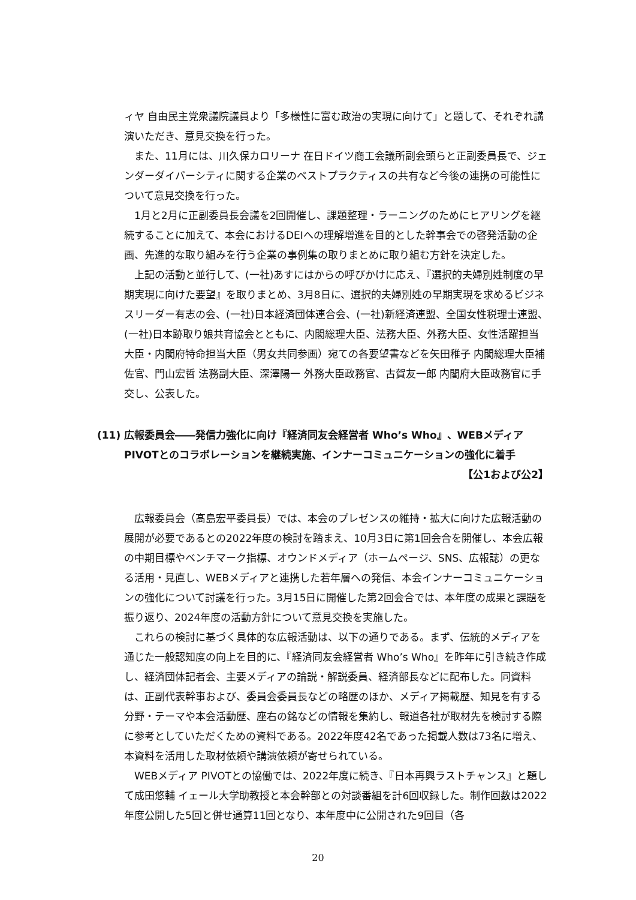ィヤ 自由民主党衆議院議員より「多様性に富む政治の実現に向けて」と題して、それぞれ講演いただき、意見交換を行った。
また、11月には、川久保カロリーナ 在日ドイツ商工会議所副会頭らと正副委員長で、ジェンダーダイバーシティに関する企業のベストプラクティスの共有など今後の連携の可能性について意見交換を行った。
1月と2月に正副委員長会議を2回開催し、課題整理・ラーニングのためにヒアリングを継続することに加えて、本会におけるDEIへの理解増進を目的とした幹事会での啓発活動の企画、先進的な取り組みを行う企業の事例集の取りまとめに取り組む方針を決定した。
上記の活動と並行して、(一社)あすにはからの呼びかけに応え、『選択的夫婦別姓制度の早期実現に向けた要望』を取りまとめ、3月8日に、選択的夫婦別姓の早期実現を求めるビジネスリーダー有志の会、(一社)日本経済団体連合会、(一社)新経済連盟、全国女性税理士連盟、(一社)日本跡取り娘共育協会とともに、内閣総理大臣、法務大臣、外務大臣、女性活躍担当大臣・内閣府特命担当大臣（男女共同参画）宛ての各要望書などを矢田稚子 内閣総理大臣補佐官、門山宏哲 法務副大臣、深澤陽一 外務大臣政務官、古賀友一郎 内閣府大臣政務官に手交し、公表した。
(11) 広報委員会――発信力強化に向け『経済同友会経営者 Who’s Who』、WEBメディア PIVOTとのコラボレーションを継続実施、インナーコミュニケーションの強化に着手
【公1および公2】
広報委員会（髙島宏平委員長）では、本会のプレゼンスの維持・拡大に向けた広報活動の展開が必要であるとの2022年度の検討を踏まえ、10月3日に第1回会合を開催し、本会広報の中期目標やベンチマーク指標、オウンドメディア（ホームページ、SNS、広報誌）の更なる活用・見直し、WEBメディアと連携した若年層への発信、本会インナーコミュニケーションの強化について討議を行った。3月15日に開催した第2回会合では、本年度の成果と課題を振り返り、2024年度の活動方針について意見交換を実施した。
これらの検討に基づく具体的な広報活動は、以下の通りである。まず、伝統的メディアを通じた一般認知度の向上を目的に、『経済同友会経営者 Who’s Who』を昨年に引き続き作成し、経済団体記者会、主要メディアの論説・解説委員、経済部長などに配布した。同資料は、正副代表幹事および、委員会委員長などの略歴のほか、メディア掲載歴、知見を有する分野・テーマや本会活動歴、座右の銘などの情報を集約し、報道各社が取材先を検討する際に参考としていただくための資料である。2022年度42名であった掲載人数は73名に増え、本資料を活用した取材依頼や講演依頼が寄せられている。
WEBメディア PIVOTとの協働では、2022年度に続き、『日本再興ラストチャンス』と題して成田悠輔 イェール大学助教授と本会幹部との対談番組を計6回収録した。制作回数は2022年度公開した5回と併せ通算11回となり、本年度中に公開された9回目（各
20